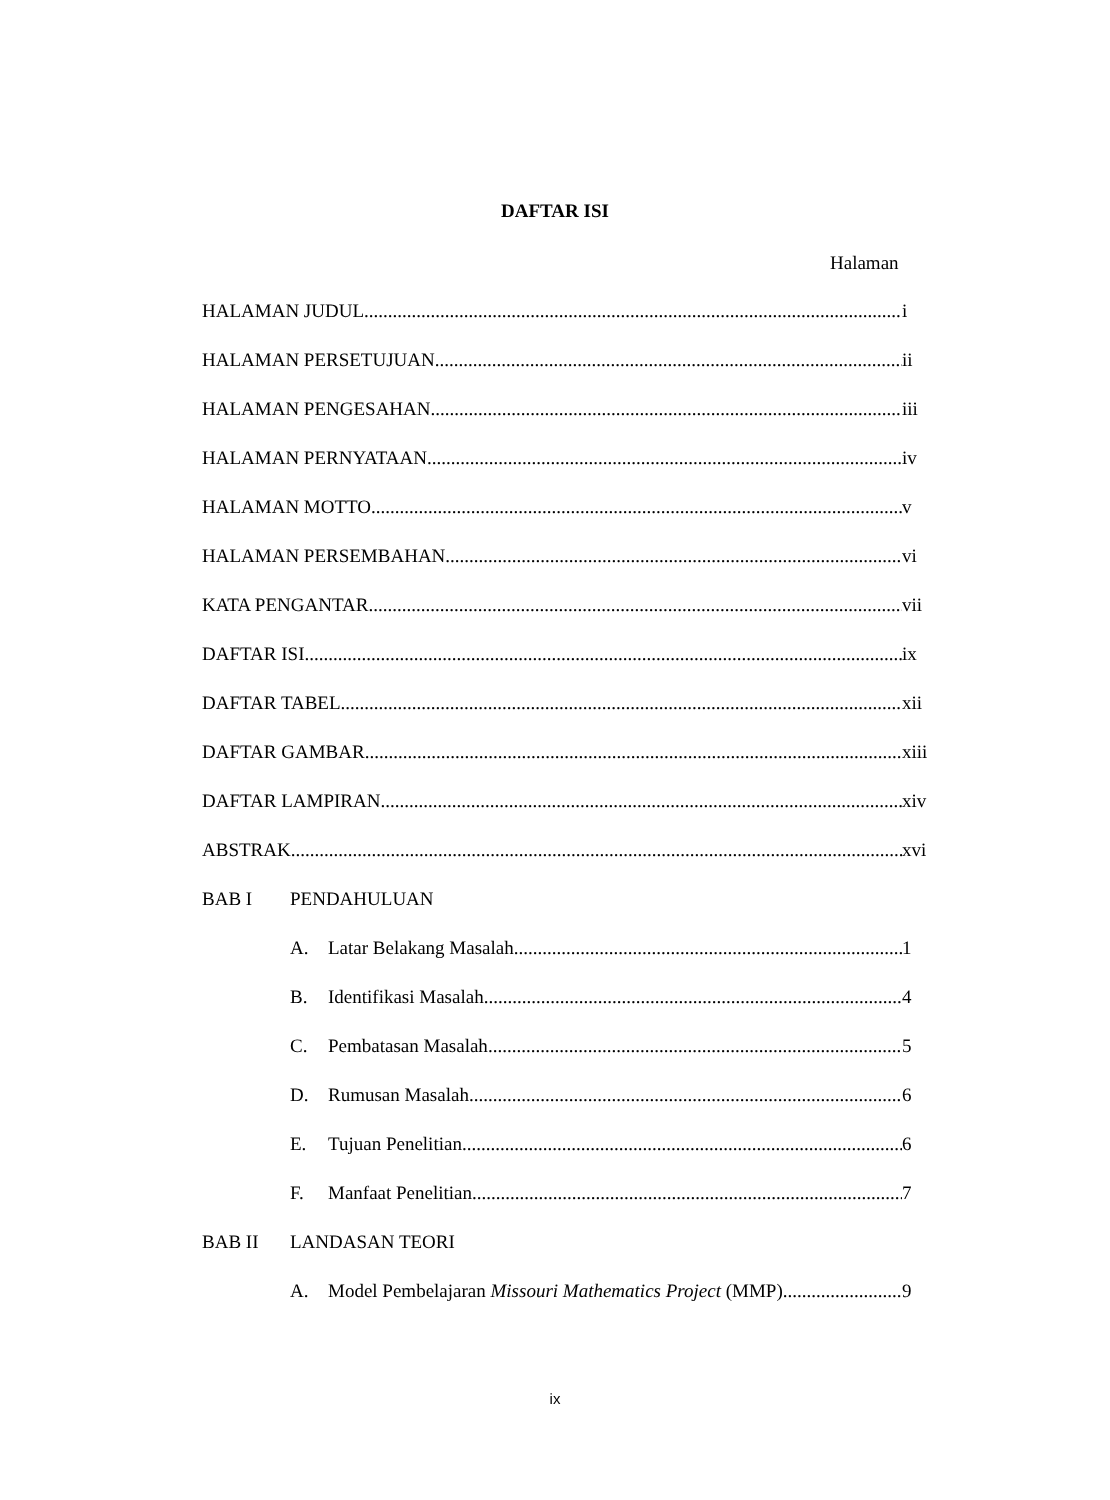DAFTAR ISI
Halaman
HALAMAN JUDUL i
HALAMAN PERSETUJUAN ii
HALAMAN PENGESAHAN iii
HALAMAN PERNYATAAN iv
HALAMAN MOTTO v
HALAMAN PERSEMBAHAN vi
KATA PENGANTAR vii
DAFTAR ISI ix
DAFTAR TABEL xii
DAFTAR GAMBAR xiii
DAFTAR LAMPIRAN xiv
ABSTRAK xvi
BAB I PENDAHULUAN
A. Latar Belakang Masalah 1
B. Identifikasi Masalah 4
C. Pembatasan Masalah 5
D. Rumusan Masalah 6
E. Tujuan Penelitian 6
F. Manfaat Penelitian 7
BAB II LANDASAN TEORI
A. Model Pembelajaran Missouri Mathematics Project (MMP) 9
ix